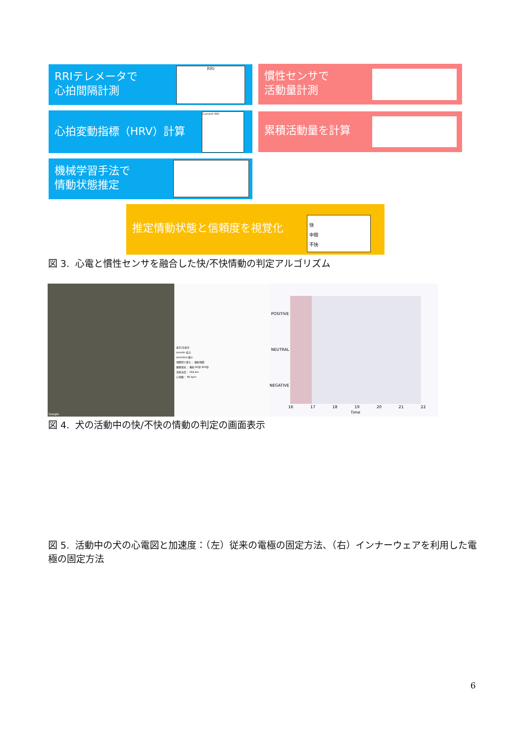RRIテレメータで
心拍間隔計測
RRI
慣性センサで
活動量計測
心拍変動指標（HRV）計算 Current RRI 累積活動量を計算
機械学習手法で
情動状態推定
推定情動状態と信頼度を視覚化
快
中間
不快
図 3. 心電と慣性センサを融合した快/不快情動の判定アルゴリズム
Google
表示/非表示
zoomIn 拡大
zoomOut 縮小
地図切り替え： 撮影地図
履歴過去： 最新 60秒 300秒
海抜高度： 164.4m
心拍数： 96 bpm
POSITIVE
NEUTRAL
NEGATIVE
16 17 18 19 20 21 22
Time
図 4. 犬の活動中の快/不快の情動の判定の画面表示
図 5. 活動中の犬の心電図と加速度：（左）従来の電極の固定方法、（右）インナーウェアを利用した電極の固定方法
6